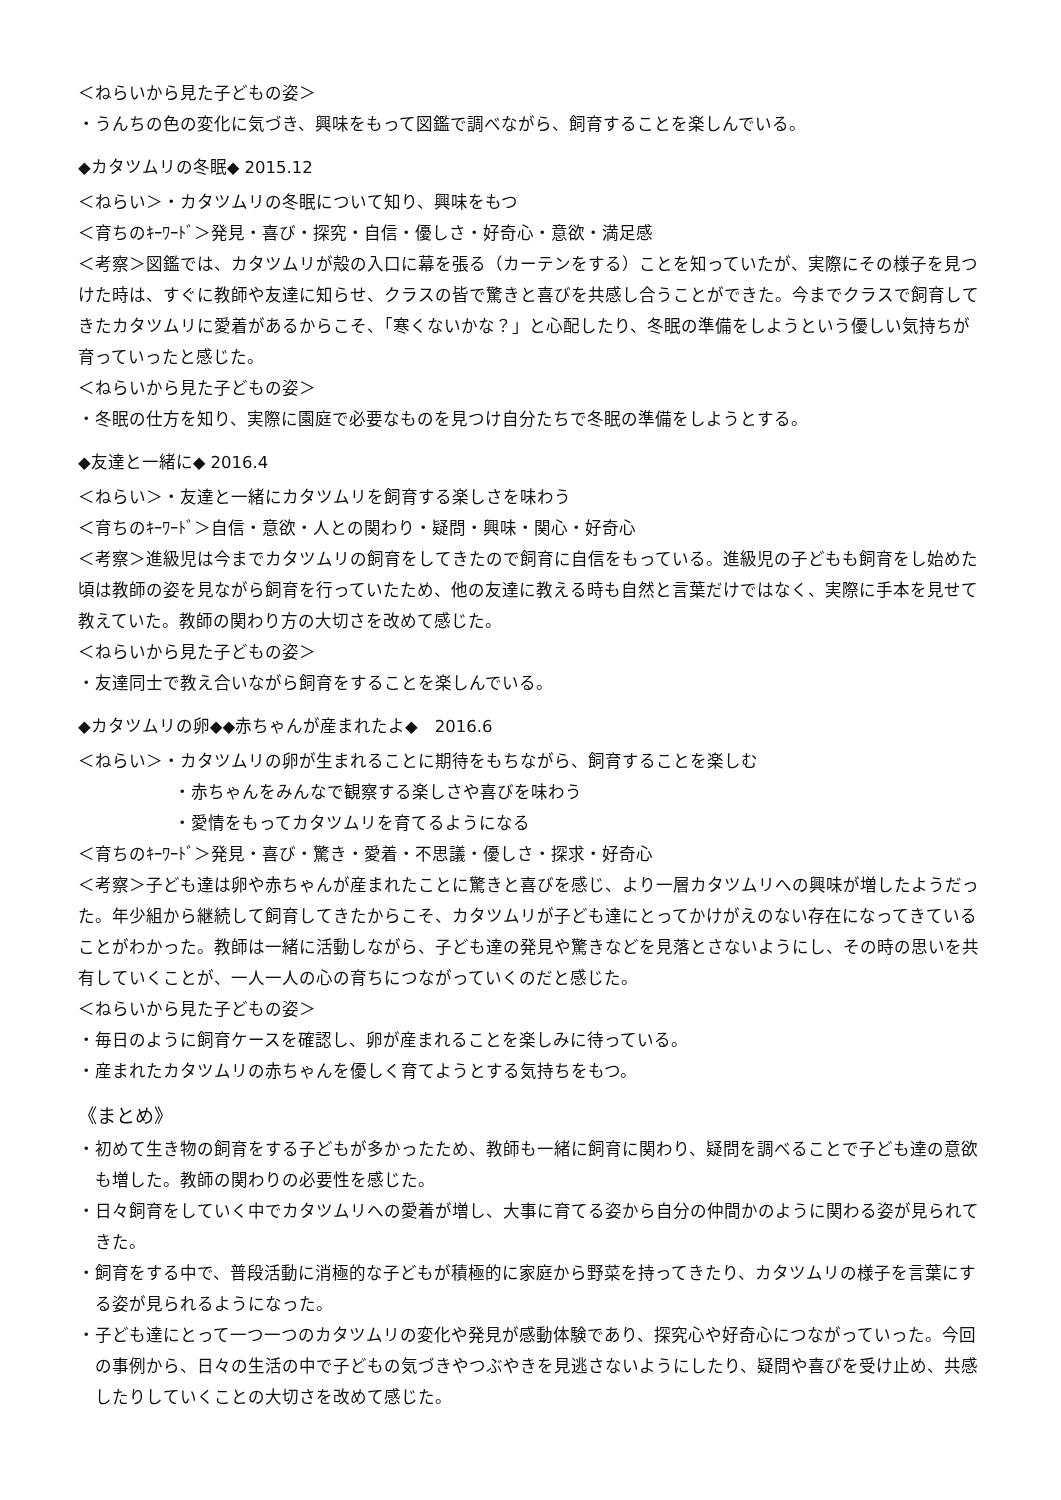＜ねらいから見た子どもの姿＞
・うんちの色の変化に気づき、興味をもって図鑑で調べながら、飼育することを楽しんでいる。
◆カタツムリの冬眠◆ 2015.12
＜ねらい＞・カタツムリの冬眠について知り、興味をもつ
＜育ちのｷｰﾜｰﾄﾞ＞発見・喜び・探究・自信・優しさ・好奇心・意欲・満足感
＜考察＞図鑑では、カタツムリが殻の入口に幕を張る（カーテンをする）ことを知っていたが、実際にその様子を見つけた時は、すぐに教師や友達に知らせ、クラスの皆で驚きと喜びを共感し合うことができた。今までクラスで飼育してきたカタツムリに愛着があるからこそ、「寒くないかな？」と心配したり、冬眠の準備をしようという優しい気持ちが育っていったと感じた。
＜ねらいから見た子どもの姿＞
・冬眠の仕方を知り、実際に園庭で必要なものを見つけ自分たちで冬眠の準備をしようとする。
◆友達と一緒に◆ 2016.4
＜ねらい＞・友達と一緒にカタツムリを飼育する楽しさを味わう
＜育ちのｷｰﾜｰﾄﾞ＞自信・意欲・人との関わり・疑問・興味・関心・好奇心
＜考察＞進級児は今までカタツムリの飼育をしてきたので飼育に自信をもっている。進級児の子どもも飼育をし始めた頃は教師の姿を見ながら飼育を行っていたため、他の友達に教える時も自然と言葉だけではなく、実際に手本を見せて教えていた。教師の関わり方の大切さを改めて感じた。
＜ねらいから見た子どもの姿＞
・友達同士で教え合いながら飼育をすることを楽しんでいる。
◆カタツムリの卵◆◆赤ちゃんが産まれたよ◆　2016.6
＜ねらい＞・カタツムリの卵が生まれることに期待をもちながら、飼育することを楽しむ
・赤ちゃんをみんなで観察する楽しさや喜びを味わう
・愛情をもってカタツムリを育てるようになる
＜育ちのｷｰﾜｰﾄﾞ＞発見・喜び・驚き・愛着・不思議・優しさ・探求・好奇心
＜考察＞子ども達は卵や赤ちゃんが産まれたことに驚きと喜びを感じ、より一層カタツムリへの興味が増したようだった。年少組から継続して飼育してきたからこそ、カタツムリが子ども達にとってかけがえのない存在になってきていることがわかった。教師は一緒に活動しながら、子ども達の発見や驚きなどを見落とさないようにし、その時の思いを共有していくことが、一人一人の心の育ちにつながっていくのだと感じた。
＜ねらいから見た子どもの姿＞
・毎日のように飼育ケースを確認し、卵が産まれることを楽しみに待っている。
・産まれたカタツムリの赤ちゃんを優しく育てようとする気持ちをもつ。
《まとめ》
・初めて生き物の飼育をする子どもが多かったため、教師も一緒に飼育に関わり、疑問を調べることで子ども達の意欲も増した。教師の関わりの必要性を感じた。
・日々飼育をしていく中でカタツムリへの愛着が増し、大事に育てる姿から自分の仲間かのように関わる姿が見られてきた。
・飼育をする中で、普段活動に消極的な子どもが積極的に家庭から野菜を持ってきたり、カタツムリの様子を言葉にする姿が見られるようになった。
・子ども達にとって一つ一つのカタツムリの変化や発見が感動体験であり、探究心や好奇心につながっていった。今回の事例から、日々の生活の中で子どもの気づきやつぶやきを見逃さないようにしたり、疑問や喜びを受け止め、共感したりしていくことの大切さを改めて感じた。